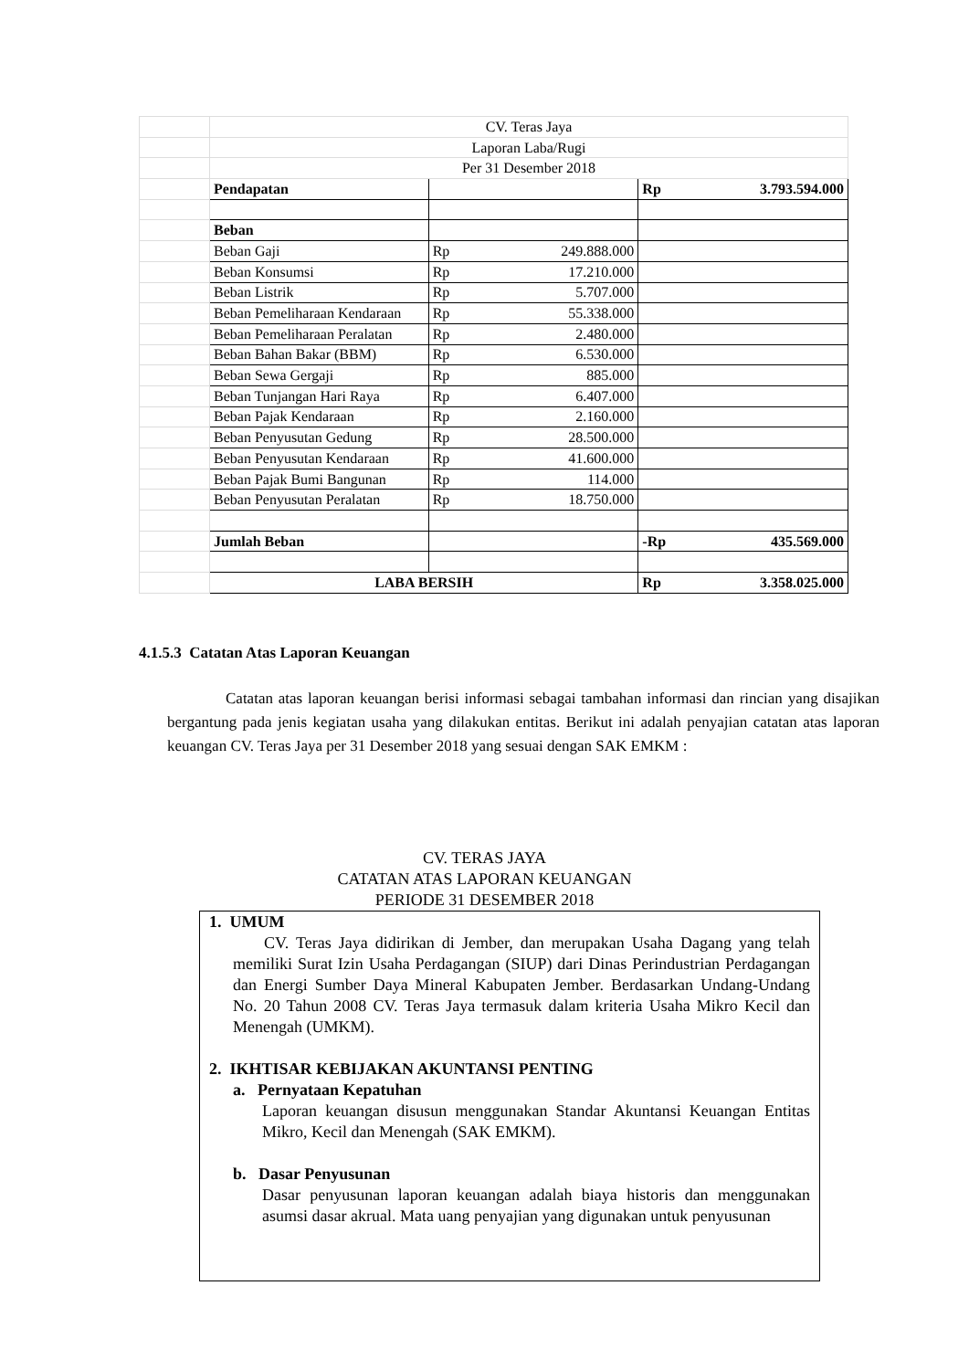| | CV. Teras Jaya | | |
| | Laporan Laba/Rugi | | |
| | Per 31 Desember 2018 | | |
| | Pendapatan | | Rp 3.793.594.000 |
| | Beban | | |
| | Beban Gaji | Rp 249.888.000 | |
| | Beban Konsumsi | Rp 17.210.000 | |
| | Beban Listrik | Rp 5.707.000 | |
| | Beban Pemeliharaan Kendaraan | Rp 55.338.000 | |
| | Beban Pemeliharaan Peralatan | Rp 2.480.000 | |
| | Beban Bahan Bakar (BBM) | Rp 6.530.000 | |
| | Beban Sewa Gergaji | Rp 885.000 | |
| | Beban Tunjangan Hari Raya | Rp 6.407.000 | |
| | Beban Pajak Kendaraan | Rp 2.160.000 | |
| | Beban Penyusutan Gedung | Rp 28.500.000 | |
| | Beban Penyusutan Kendaraan | Rp 41.600.000 | |
| | Beban Pajak Bumi Bangunan | Rp 114.000 | |
| | Beban Penyusutan Peralatan | Rp 18.750.000 | |
| | Jumlah Beban | | -Rp 435.569.000 |
| | LABA BERSIH | | Rp 3.358.025.000 |
4.1.5.3 Catatan Atas Laporan Keuangan
Catatan atas laporan keuangan berisi informasi sebagai tambahan informasi dan rincian yang disajikan bergantung pada jenis kegiatan usaha yang dilakukan entitas. Berikut ini adalah penyajian catatan atas laporan keuangan CV. Teras Jaya per 31 Desember 2018 yang sesuai dengan SAK EMKM :
CV. TERAS JAYA
CATATAN ATAS LAPORAN KEUANGAN
PERIODE 31 DESEMBER 2018
1. UMUM
CV. Teras Jaya didirikan di Jember, dan merupakan Usaha Dagang yang telah memiliki Surat Izin Usaha Perdagangan (SIUP) dari Dinas Perindustrian Perdagangan dan Energi Sumber Daya Mineral Kabupaten Jember. Berdasarkan Undang-Undang No. 20 Tahun 2008 CV. Teras Jaya termasuk dalam kriteria Usaha Mikro Kecil dan Menengah (UMKM).
2. IKHTISAR KEBIJAKAN AKUNTANSI PENTING
a. Pernyataan Kepatuhan
Laporan keuangan disusun menggunakan Standar Akuntansi Keuangan Entitas Mikro, Kecil dan Menengah (SAK EMKM).
b. Dasar Penyusunan
Dasar penyusunan laporan keuangan adalah biaya historis dan menggunakan asumsi dasar akrual. Mata uang penyajian yang digunakan untuk penyusunan